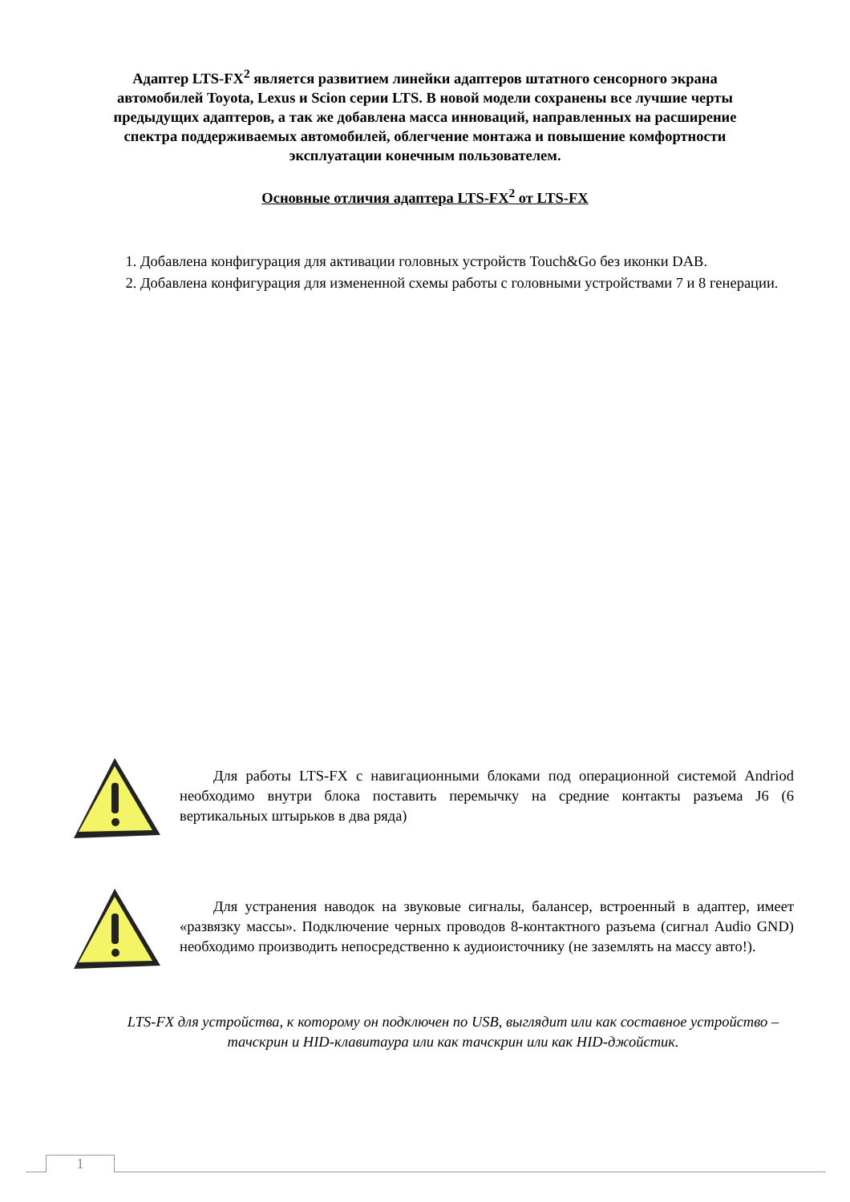Адаптер LTS-FX<sup>2</sup> является развитием линейки адаптеров штатного сенсорного экрана автомобилей Toyota, Lexus и Scion серии LTS. В новой модели сохранены все лучшие черты предыдущих адаптеров, а так же добавлена масса инноваций, направленных на расширение спектра поддерживаемых автомобилей, облегчение монтажа и повышение комфортности эксплуатации конечным пользователем.
Основные отличия адаптера LTS-FX<sup>2</sup> от LTS-FX
1. Добавлена конфигурация для активации головных устройств Touch&Go без иконки DAB.
2. Добавлена конфигурация для измененной схемы работы с головными устройствами 7 и 8 генерации.
Для работы LTS-FX с навигационными блоками под операционной системой Andriod необходимо внутри блока поставить перемычку на средние контакты разъема J6 (6 вертикальных штырьков в два ряда)
Для устранения наводок на звуковые сигналы, балансер, встроенный в адаптер, имеет «развязку массы». Подключение черных проводов 8-контактного разъема (сигнал Audio GND) необходимо производить непосредственно к аудиоисточнику (не заземлять на массу авто!).
LTS-FX для устройства, к которому он подключен по USB, выглядит или как составное устройство – тачскрин и HID-клавитаура или как тачскрин или как HID-джойстик.
1